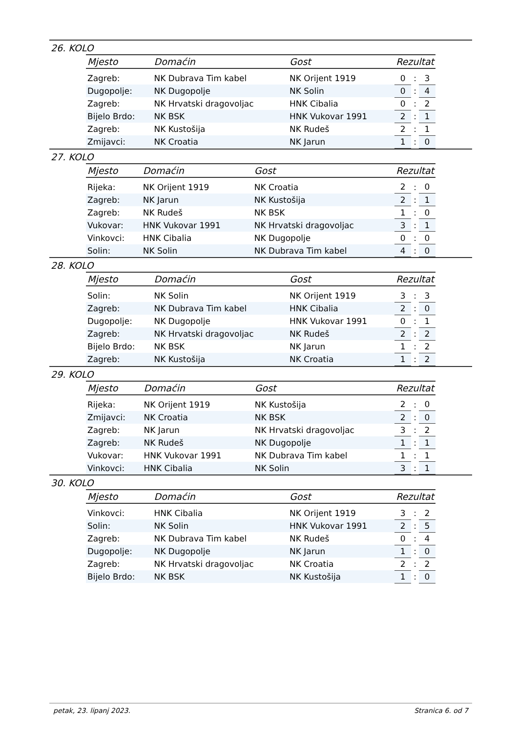26. KOLO
| Mjesto | Domaćin | Gost | Rezultat | | |
| --- | --- | --- | --- | --- | --- |
| Zagreb: | NK Dubrava Tim kabel | NK Orijent 1919 | 0 | : | 3 |
| Dugopolje: | NK Dugopolje | NK Solin | 0 | : | 4 |
| Zagreb: | NK Hrvatski dragovoljac | HNK Cibalia | 0 | : | 2 |
| Bijelo Brdo: | NK BSK | HNK Vukovar 1991 | 2 | : | 1 |
| Zagreb: | NK Kustošija | NK Rudeš | 2 | : | 1 |
| Zmijavci: | NK Croatia | NK Jarun | 1 | : | 0 |
27. KOLO
| Mjesto | Domaćin | Gost | Rezultat | | |
| --- | --- | --- | --- | --- | --- |
| Rijeka: | NK Orijent 1919 | NK Croatia | 2 | : | 0 |
| Zagreb: | NK Jarun | NK Kustošija | 2 | : | 1 |
| Zagreb: | NK Rudeš | NK BSK | 1 | : | 0 |
| Vukovar: | HNK Vukovar 1991 | NK Hrvatski dragovoljac | 3 | : | 1 |
| Vinkovci: | HNK Cibalia | NK Dugopolje | 0 | : | 0 |
| Solin: | NK Solin | NK Dubrava Tim kabel | 4 | : | 0 |
28. KOLO
| Mjesto | Domaćin | Gost | Rezultat | | |
| --- | --- | --- | --- | --- | --- |
| Solin: | NK Solin | NK Orijent 1919 | 3 | : | 3 |
| Zagreb: | NK Dubrava Tim kabel | HNK Cibalia | 2 | : | 0 |
| Dugopolje: | NK Dugopolje | HNK Vukovar 1991 | 0 | : | 1 |
| Zagreb: | NK Hrvatski dragovoljac | NK Rudeš | 2 | : | 2 |
| Bijelo Brdo: | NK BSK | NK Jarun | 1 | : | 2 |
| Zagreb: | NK Kustošija | NK Croatia | 1 | : | 2 |
29. KOLO
| Mjesto | Domaćin | Gost | Rezultat | | |
| --- | --- | --- | --- | --- | --- |
| Rijeka: | NK Orijent 1919 | NK Kustošija | 2 | : | 0 |
| Zmijavci: | NK Croatia | NK BSK | 2 | : | 0 |
| Zagreb: | NK Jarun | NK Hrvatski dragovoljac | 3 | : | 2 |
| Zagreb: | NK Rudeš | NK Dugopolje | 1 | : | 1 |
| Vukovar: | HNK Vukovar 1991 | NK Dubrava Tim kabel | 1 | : | 1 |
| Vinkovci: | HNK Cibalia | NK Solin | 3 | : | 1 |
30. KOLO
| Mjesto | Domaćin | Gost | Rezultat | | |
| --- | --- | --- | --- | --- | --- |
| Vinkovci: | HNK Cibalia | NK Orijent 1919 | 3 | : | 2 |
| Solin: | NK Solin | HNK Vukovar 1991 | 2 | : | 5 |
| Zagreb: | NK Dubrava Tim kabel | NK Rudeš | 0 | : | 4 |
| Dugopolje: | NK Dugopolje | NK Jarun | 1 | : | 0 |
| Zagreb: | NK Hrvatski dragovoljac | NK Croatia | 2 | : | 2 |
| Bijelo Brdo: | NK BSK | NK Kustošija | 1 | : | 0 |
petak, 23. lipanj 2023. Stranica 6. od 7